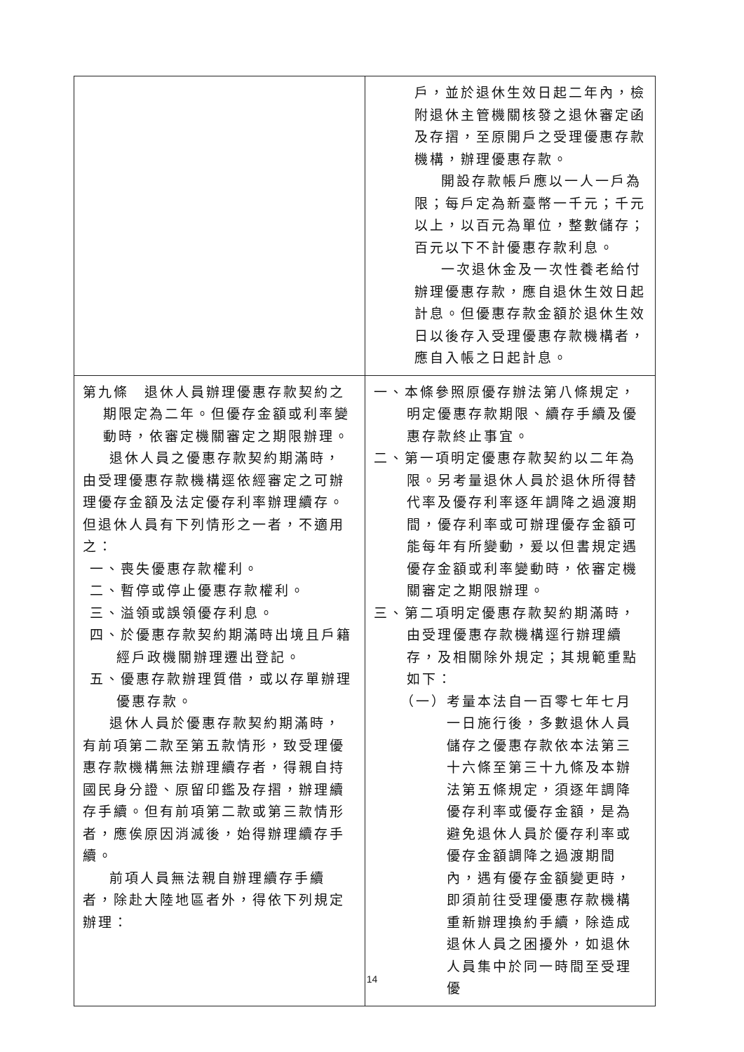| | 戶，並於退休生效日起二年內，檢附退休主管機關核發之退休審定函及存摺，至原開戶之受理優惠存款機構，辦理優惠存款。 開設存款帳戶應以一人一戶為限；每戶定為新臺幣一千元；千元以上，以百元為單位，整數儲存；百元以下不計優惠存款利息。 一次退休金及一次性養老給付辦理優惠存款，應自退休生效日起計息。但優惠存款金額於退休生效日以後存入受理優惠存款機構者，應自入帳之日起計息。 |
| 第九條 退休人員辦理優惠存款契約之期限定為二年。但優存金額或利率變動時，依審定機關審定之期限辦理。 退休人員之優惠存款契約期滿時，由受理優惠存款機構逕依經審定之可辦理優存金額及法定優存利率辦理續存。但退休人員有下列情形之一者，不適用之： 一、喪失優惠存款權利。 二、暫停或停止優惠存款權利。 三、溢領或誤領優存利息。 四、於優惠存款契約期滿時出境且戶籍經戶政機關辦理遷出登記。 五、優惠存款辦理質借，或以存單辦理優惠存款。 退休人員於優惠存款契約期滿時，有前項第二款至第五款情形，致受理優惠存款機構無法辦理續存者，得親自持國民身分證、原留印鑑及存摺，辦理續存手續。但有前項第二款或第三款情形者，應俟原因消滅後，始得辦理續存手續。 前項人員無法親自辦理續存手續者，除赴大陸地區者外，得依下列規定辦理： | 一、本條參照原優存辦法第八條規定，明定優惠存款期限、續存手續及優惠存款終止事宜。 二、第一項明定優惠存款契約以二年為限。另考量退休人員於退休所得替代率及優存利率逐年調降之過渡期間，優存利率或可辦理優存金額可能每年有所變動，爰以但書規定遇優存金額或利率變動時，依審定機關審定之期限辦理。 三、第二項明定優惠存款契約期滿時，由受理優惠存款機構逕行辦理續存，及相關除外規定；其規範重點如下： （一）考量本法自一百零七年七月一日施行後，多數退休人員儲存之優惠存款依本法第三十六條至第三十九條及本辦法第五條規定，須逐年調降優存利率或優存金額，是為避免退休人員於優存利率或優存金額調降之過渡期間內，遇有優存金額變更時，即須前往受理優惠存款機構重新辦理換約手續，除造成退休人員之困擾外，如退休人員集中於同一時間至受理優 |
14